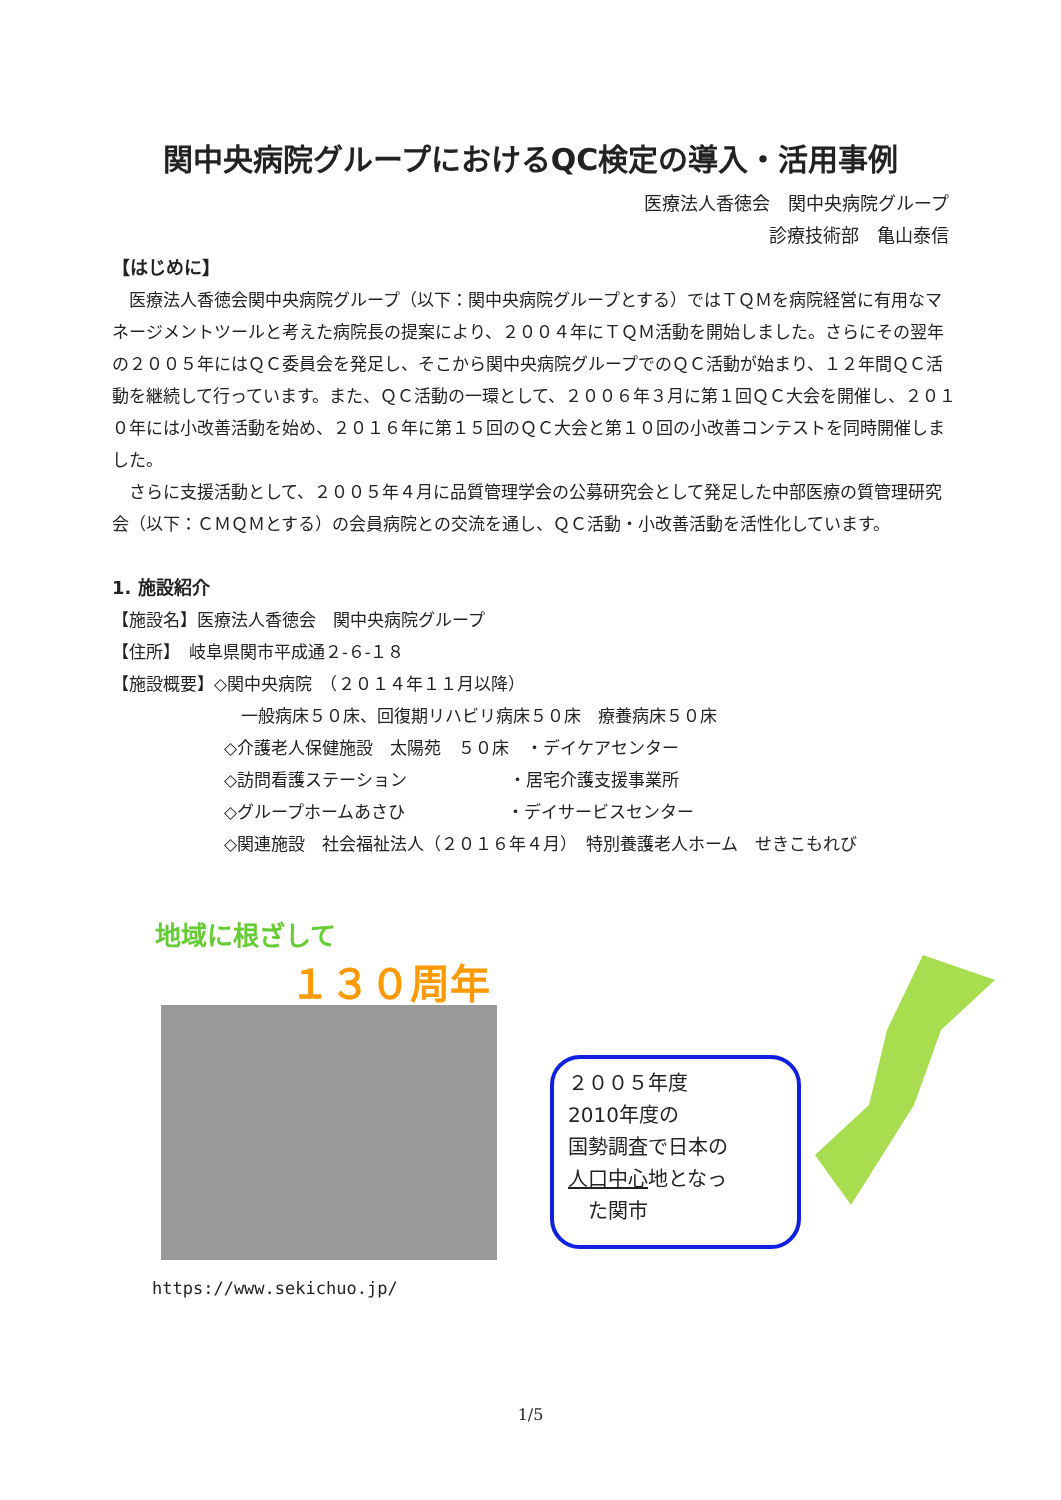関中央病院グループにおけるQC検定の導入・活用事例
医療法人香徳会　関中央病院グループ
診療技術部　亀山泰信
【はじめに】
　医療法人香徳会関中央病院グループ（以下：関中央病院グループとする）ではＴＱＭを病院経営に有用なマネージメントツールと考えた病院長の提案により、２００４年にＴＱＭ活動を開始しました。さらにその翌年の２００５年にはＱＣ委員会を発足し、そこから関中央病院グループでのＱＣ活動が始まり、１２年間ＱＣ活動を継続して行っています。また、ＱＣ活動の一環として、２００６年３月に第１回ＱＣ大会を開催し、２０１０年には小改善活動を始め、２０１６年に第１５回のＱＣ大会と第１０回の小改善コンテストを同時開催しました。
　さらに支援活動として、２００５年４月に品質管理学会の公募研究会として発足した中部医療の質管理研究会（以下：ＣＭＱＭとする）の会員病院との交流を通し、ＱＣ活動・小改善活動を活性化しています。
1. 施設紹介
【施設名】医療法人香徳会　関中央病院グループ
【住所】　岐阜県関市平成通２-６-１８
【施設概要】◇関中央病院　（２０１４年１１月以降）
　一般病床５０床、回復期リハビリ病床５０床　療養病床５０床
◇介護老人保健施設　太陽苑　５０床　・デイケアセンター
◇訪問看護ステーション　　　　　　・居宅介護支援事業所
◇グループホームあさひ　　　　　　・デイサービスセンター
◇関連施設　社会福祉法人（２０１６年４月）　特別養護老人ホーム　せきこもれび
地域に根ざして
１３０周年
２００５年度
2010年度の
国勢調査で日本の
人口中心地となっ
　た関市
https://www.sekichuo.jp/
1/5